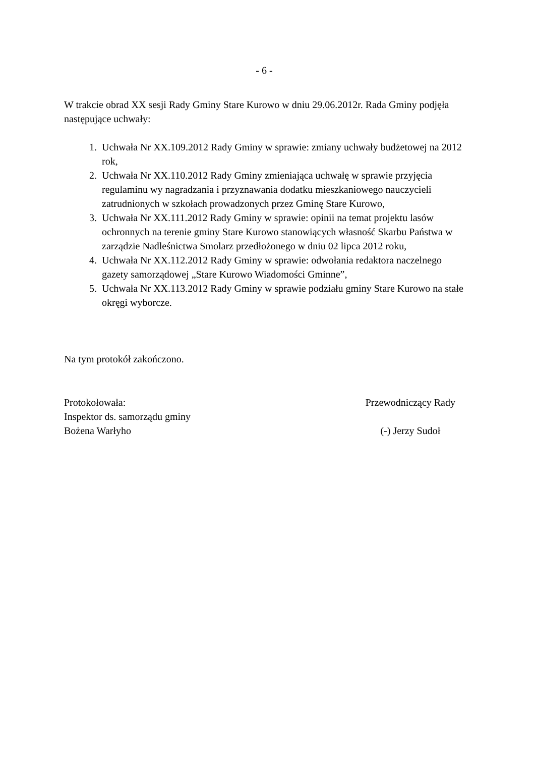- 6 -
W trakcie obrad XX sesji Rady Gminy Stare Kurowo w dniu 29.06.2012r. Rada Gminy podjęła następujące uchwały:
1. Uchwała Nr XX.109.2012 Rady Gminy w sprawie: zmiany uchwały budżetowej na 2012 rok,
2. Uchwała Nr XX.110.2012 Rady Gminy zmieniająca uchwałę w sprawie przyjęcia regulaminu wy nagradzania i przyznawania dodatku mieszkaniowego nauczycieli zatrudnionych w szkołach prowadzonych przez Gminę Stare Kurowo,
3. Uchwała Nr XX.111.2012 Rady Gminy w sprawie: opinii na temat projektu lasów ochronnych na terenie gminy Stare Kurowo stanowiących własność Skarbu Państwa w zarządzie Nadleśnictwa Smolarz przedłożonego w dniu 02 lipca 2012 roku,
4. Uchwała Nr XX.112.2012 Rady Gminy w sprawie: odwołania redaktora naczelnego gazety samorządowej „Stare Kurowo Wiadomości Gminne”,
5. Uchwała Nr XX.113.2012 Rady Gminy w sprawie podziału gminy Stare Kurowo na stałe okręgi wyborcze.
Na tym protokół zakończono.
Protokołowała:
Inspektor ds. samorządu gminy
Bożena Warłyho
Przewodniczący Rady
(-) Jerzy Sudoł